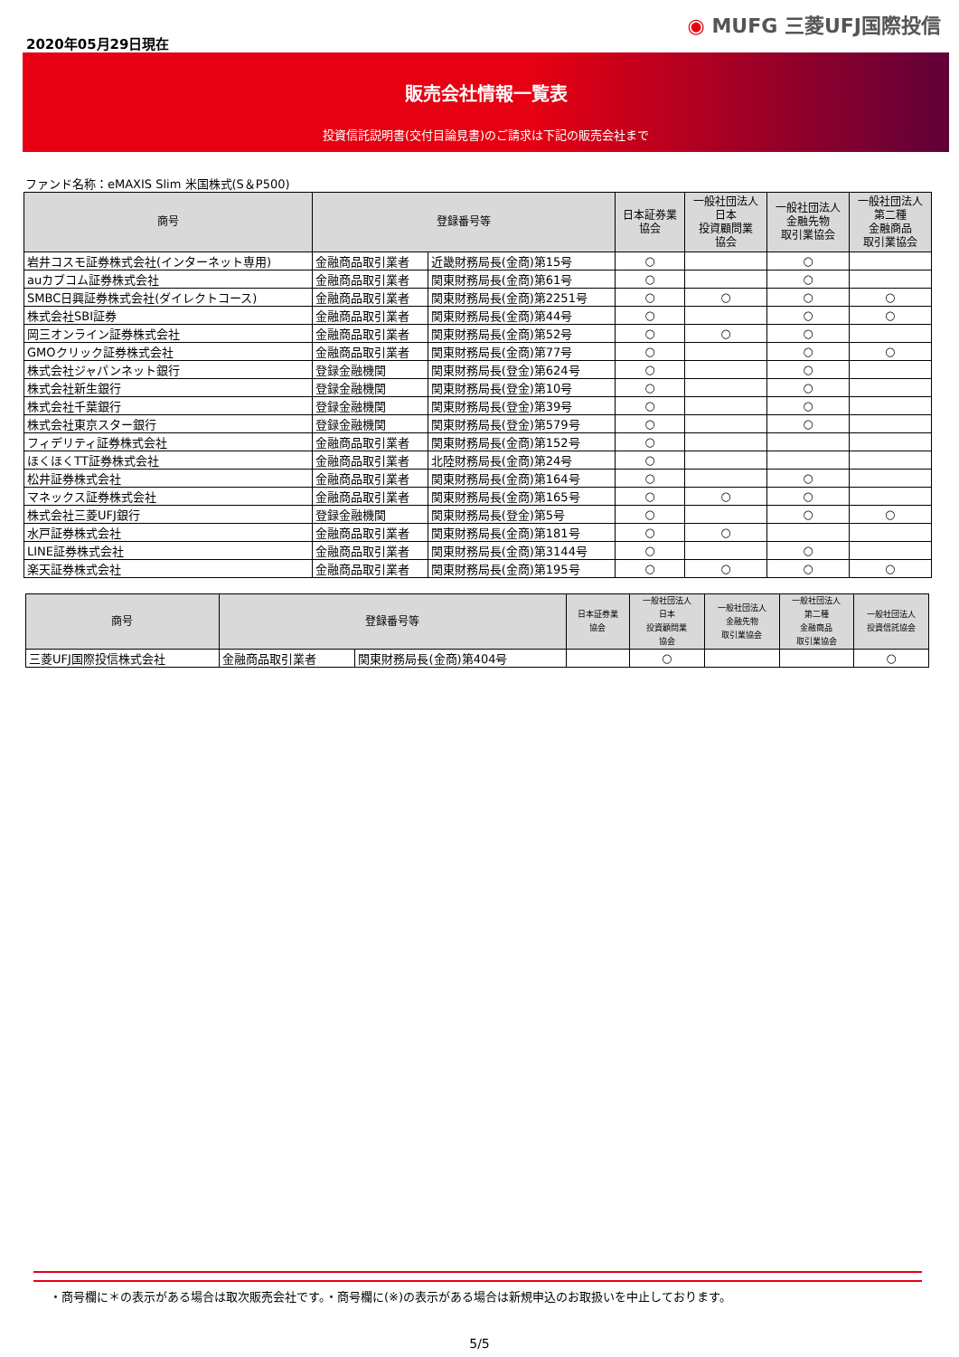2020年05月29日現在
◉ MUFG 三菱UFJ国際投信
販売会社情報一覧表
投資信託説明書(交付目論見書)のご請求は下記の販売会社まで
ファンド名称：eMAXIS Slim 米国株式(S＆P500)
| 商号 | 登録番号等 | | 日本証券業 協会 | 一般社団法人 日本 投資顧問業 協会 | 一般社団法人 金融先物 取引業協会 | 一般社団法人 第二種 金融商品 取引業協会 |
| --- | --- | --- | --- | --- | --- | --- |
| 岩井コスモ証券株式会社(インターネット専用) | 金融商品取引業者 | 近畿財務局長(金商)第15号 | ○ | | ○ | |
| auカブコム証券株式会社 | 金融商品取引業者 | 関東財務局長(金商)第61号 | ○ | | ○ | |
| SMBC日興証券株式会社(ダイレクトコース) | 金融商品取引業者 | 関東財務局長(金商)第2251号 | ○ | ○ | ○ | ○ |
| 株式会社SBI証券 | 金融商品取引業者 | 関東財務局長(金商)第44号 | ○ | | ○ | ○ |
| 岡三オンライン証券株式会社 | 金融商品取引業者 | 関東財務局長(金商)第52号 | ○ | ○ | ○ | |
| GMOクリック証券株式会社 | 金融商品取引業者 | 関東財務局長(金商)第77号 | ○ | | ○ | ○ |
| 株式会社ジャパンネット銀行 | 登録金融機関 | 関東財務局長(登金)第624号 | ○ | | ○ | |
| 株式会社新生銀行 | 登録金融機関 | 関東財務局長(登金)第10号 | ○ | | ○ | |
| 株式会社千葉銀行 | 登録金融機関 | 関東財務局長(登金)第39号 | ○ | | ○ | |
| 株式会社東京スター銀行 | 登録金融機関 | 関東財務局長(登金)第579号 | ○ | | ○ | |
| フィデリティ証券株式会社 | 金融商品取引業者 | 関東財務局長(金商)第152号 | ○ | | | |
| ほくほくTT証券株式会社 | 金融商品取引業者 | 北陸財務局長(金商)第24号 | ○ | | | |
| 松井証券株式会社 | 金融商品取引業者 | 関東財務局長(金商)第164号 | ○ | | ○ | |
| マネックス証券株式会社 | 金融商品取引業者 | 関東財務局長(金商)第165号 | ○ | ○ | ○ | |
| 株式会社三菱UFJ銀行 | 登録金融機関 | 関東財務局長(登金)第5号 | ○ | | ○ | ○ |
| 水戸証券株式会社 | 金融商品取引業者 | 関東財務局長(金商)第181号 | ○ | ○ | | |
| LINE証券株式会社 | 金融商品取引業者 | 関東財務局長(金商)第3144号 | ○ | | ○ | |
| 楽天証券株式会社 | 金融商品取引業者 | 関東財務局長(金商)第195号 | ○ | ○ | ○ | ○ |
| 商号 | 登録番号等 | | 日本証券業 協会 | 一般社団法人 日本 投資顧問業 協会 | 一般社団法人 金融先物 取引業協会 | 一般社団法人 第二種 金融商品 取引業協会 | 一般社団法人 投資信託協会 |
| --- | --- | --- | --- | --- | --- | --- | --- |
| 三菱UFJ国際投信株式会社 | 金融商品取引業者 | 関東財務局長(金商)第404号 | | ○ | | | ○ |
・商号欄に＊の表示がある場合は取次販売会社です。・商号欄に(※)の表示がある場合は新規申込のお取扱いを中止しております。
5/5